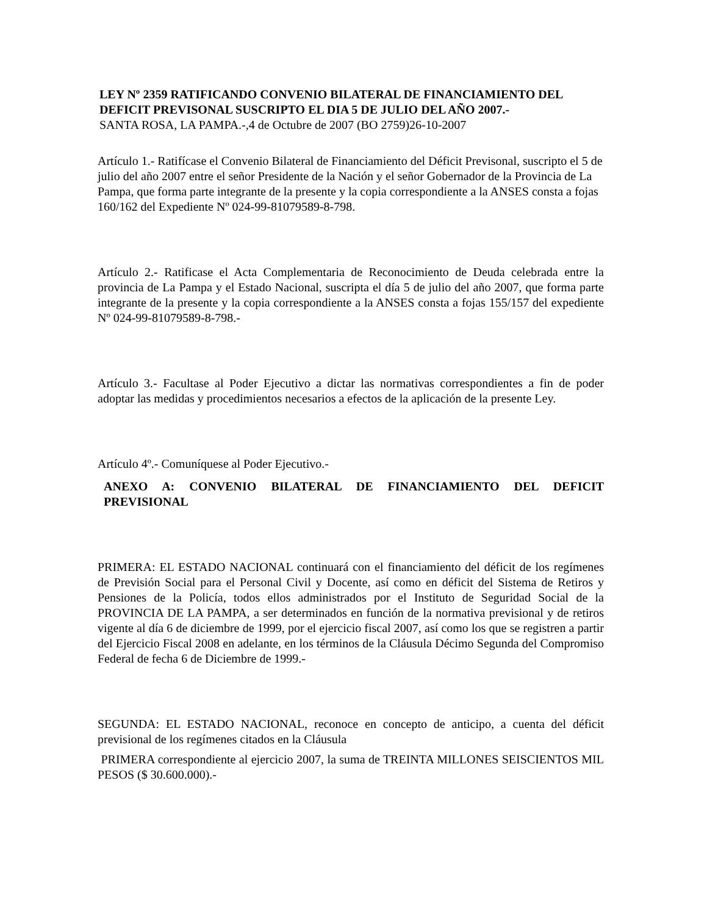LEY Nº 2359 RATIFICANDO CONVENIO BILATERAL DE FINANCIAMIENTO DEL DEFICIT PREVISONAL SUSCRIPTO EL DIA 5 DE JULIO DEL AÑO 2007.-
SANTA ROSA, LA PAMPA.-,4 de Octubre de 2007 (BO 2759)26-10-2007
Artículo 1.- Ratifícase el Convenio Bilateral de Financiamiento del Déficit Previsonal, suscripto el 5 de julio del año 2007 entre el señor Presidente de la Nación y el señor Gobernador de la Provincia de La Pampa, que forma parte integrante de la presente y la copia correspondiente a la ANSES consta a fojas 160/162 del Expediente Nº 024-99-81079589-8-798.
Artículo 2.- Ratificase el Acta Complementaria de Reconocimiento de Deuda celebrada entre la provincia de La Pampa y el Estado Nacional, suscripta el día 5 de julio del año 2007, que forma parte integrante de la presente y la copia correspondiente a la ANSES consta a fojas 155/157 del expediente Nº 024-99-81079589-8-798.-
Artículo 3.- Facultase al Poder Ejecutivo a dictar las normativas correspondientes a fin de poder adoptar las medidas y procedimientos necesarios a efectos de la aplicación de la presente Ley.
Artículo 4º.- Comuníquese al Poder Ejecutivo.-
ANEXO A: CONVENIO BILATERAL DE FINANCIAMIENTO DEL DEFICIT PREVISIONAL
PRIMERA: EL ESTADO NACIONAL continuará con el financiamiento del déficit de los regímenes de Previsión Social para el Personal Civil y Docente, así como en déficit del Sistema de Retiros y Pensiones de la Policía, todos ellos administrados por el Instituto de Seguridad Social de la PROVINCIA DE LA PAMPA, a ser determinados en función de la normativa previsional y de retiros vigente al día 6 de diciembre de 1999, por el ejercicio fiscal 2007, así como los que se registren a partir del Ejercicio Fiscal 2008 en adelante, en los términos de la Cláusula Décimo Segunda del Compromiso Federal de fecha 6 de Diciembre de 1999.-
SEGUNDA: EL ESTADO NACIONAL, reconoce en concepto de anticipo, a cuenta del déficit previsional de los regímenes citados en la Cláusula
PRIMERA correspondiente al ejercicio 2007, la suma de TREINTA MILLONES SEISCIENTOS MIL PESOS ($ 30.600.000).-